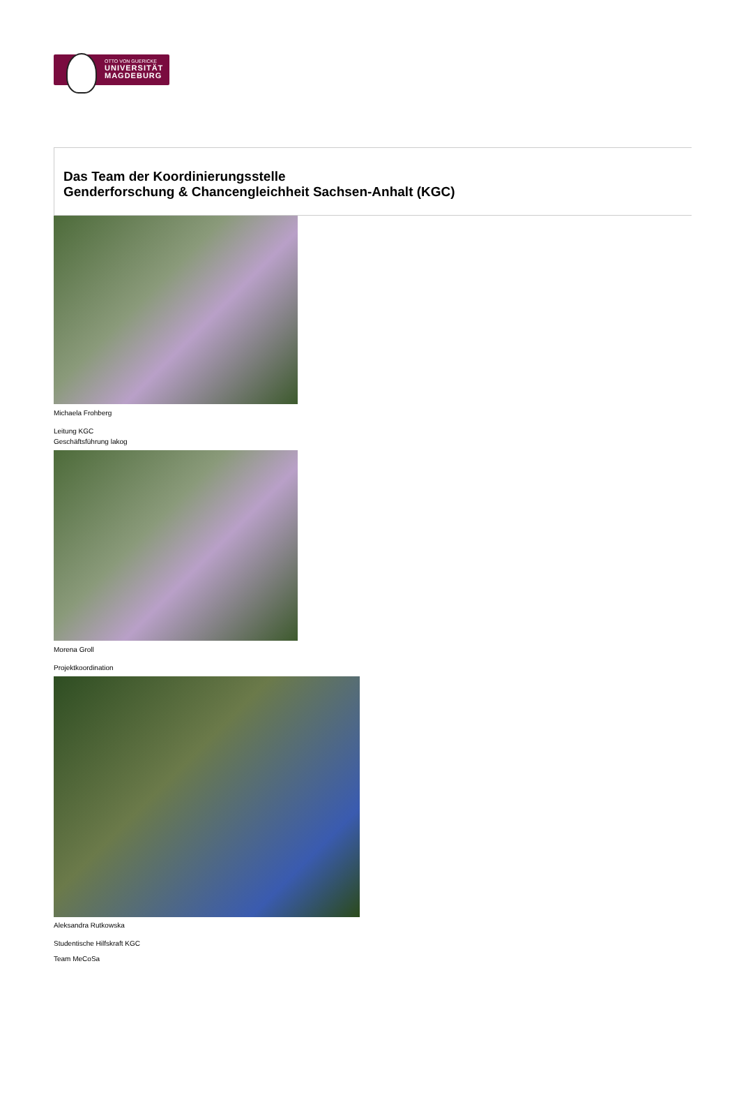OTTO VON GUERICKE
UNIVERSITÄT
MAGDEBURG
Das Team der Koordinierungsstelle
Genderforschung & Chancengleichheit Sachsen-Anhalt (KGC)
Michaela Frohberg
Leitung KGC
Geschäftsführung lakog
Morena Groll
Projektkoordination
Aleksandra Rutkowska
Studentische Hilfskraft KGC
Team MeCoSa